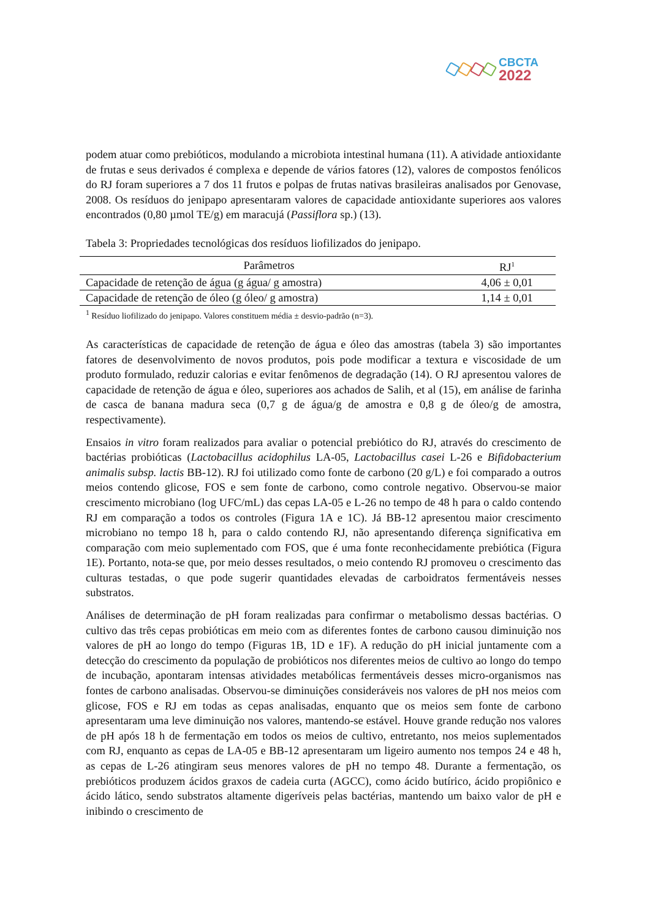CBCTA
2022
podem atuar como prebióticos, modulando a microbiota intestinal humana (11). A atividade antioxidante de frutas e seus derivados é complexa e depende de vários fatores (12), valores de compostos fenólicos do RJ foram superiores a 7 dos 11 frutos e polpas de frutas nativas brasileiras analisados por Genovase, 2008. Os resíduos do jenipapo apresentaram valores de capacidade antioxidante superiores aos valores encontrados (0,80 µmol TE/g) em maracujá (Passiflora sp.) (13).
Tabela 3: Propriedades tecnológicas dos resíduos liofilizados do jenipapo.
| Parâmetros | RJ<sup>1</sup> |
| --- | --- |
| Capacidade de retenção de água (g água/ g amostra) | 4,06 ± 0,01 |
| Capacidade de retenção de óleo (g óleo/ g amostra) | 1,14 ± 0,01 |
<sup>1</sup> Resíduo liofilizado do jenipapo. Valores constituem média ± desvio-padrão (n=3).
As características de capacidade de retenção de água e óleo das amostras (tabela 3) são importantes fatores de desenvolvimento de novos produtos, pois pode modificar a textura e viscosidade de um produto formulado, reduzir calorias e evitar fenômenos de degradação (14). O RJ apresentou valores de capacidade de retenção de água e óleo, superiores aos achados de Salih, et al (15), em análise de farinha de casca de banana madura seca (0,7 g de água/g de amostra e 0,8 g de óleo/g de amostra, respectivamente).
Ensaios in vitro foram realizados para avaliar o potencial prebiótico do RJ, através do crescimento de bactérias probióticas (Lactobacillus acidophilus LA-05, Lactobacillus casei L-26 e Bifidobacterium animalis subsp. lactis BB-12). RJ foi utilizado como fonte de carbono (20 g/L) e foi comparado a outros meios contendo glicose, FOS e sem fonte de carbono, como controle negativo. Observou-se maior crescimento microbiano (log UFC/mL) das cepas LA-05 e L-26 no tempo de 48 h para o caldo contendo RJ em comparação a todos os controles (Figura 1A e 1C). Já BB-12 apresentou maior crescimento microbiano no tempo 18 h, para o caldo contendo RJ, não apresentando diferença significativa em comparação com meio suplementado com FOS, que é uma fonte reconhecidamente prebiótica (Figura 1E). Portanto, nota-se que, por meio desses resultados, o meio contendo RJ promoveu o crescimento das culturas testadas, o que pode sugerir quantidades elevadas de carboidratos fermentáveis nesses substratos.
Análises de determinação de pH foram realizadas para confirmar o metabolismo dessas bactérias. O cultivo das três cepas probióticas em meio com as diferentes fontes de carbono causou diminuição nos valores de pH ao longo do tempo (Figuras 1B, 1D e 1F). A redução do pH inicial juntamente com a detecção do crescimento da população de probióticos nos diferentes meios de cultivo ao longo do tempo de incubação, apontaram intensas atividades metabólicas fermentáveis desses micro-organismos nas fontes de carbono analisadas. Observou-se diminuições consideráveis nos valores de pH nos meios com glicose, FOS e RJ em todas as cepas analisadas, enquanto que os meios sem fonte de carbono apresentaram uma leve diminuição nos valores, mantendo-se estável. Houve grande redução nos valores de pH após 18 h de fermentação em todos os meios de cultivo, entretanto, nos meios suplementados com RJ, enquanto as cepas de LA-05 e BB-12 apresentaram um ligeiro aumento nos tempos 24 e 48 h, as cepas de L-26 atingiram seus menores valores de pH no tempo 48. Durante a fermentação, os prebióticos produzem ácidos graxos de cadeia curta (AGCC), como ácido butírico, ácido propiônico e ácido lático, sendo substratos altamente digeríveis pelas bactérias, mantendo um baixo valor de pH e inibindo o crescimento de